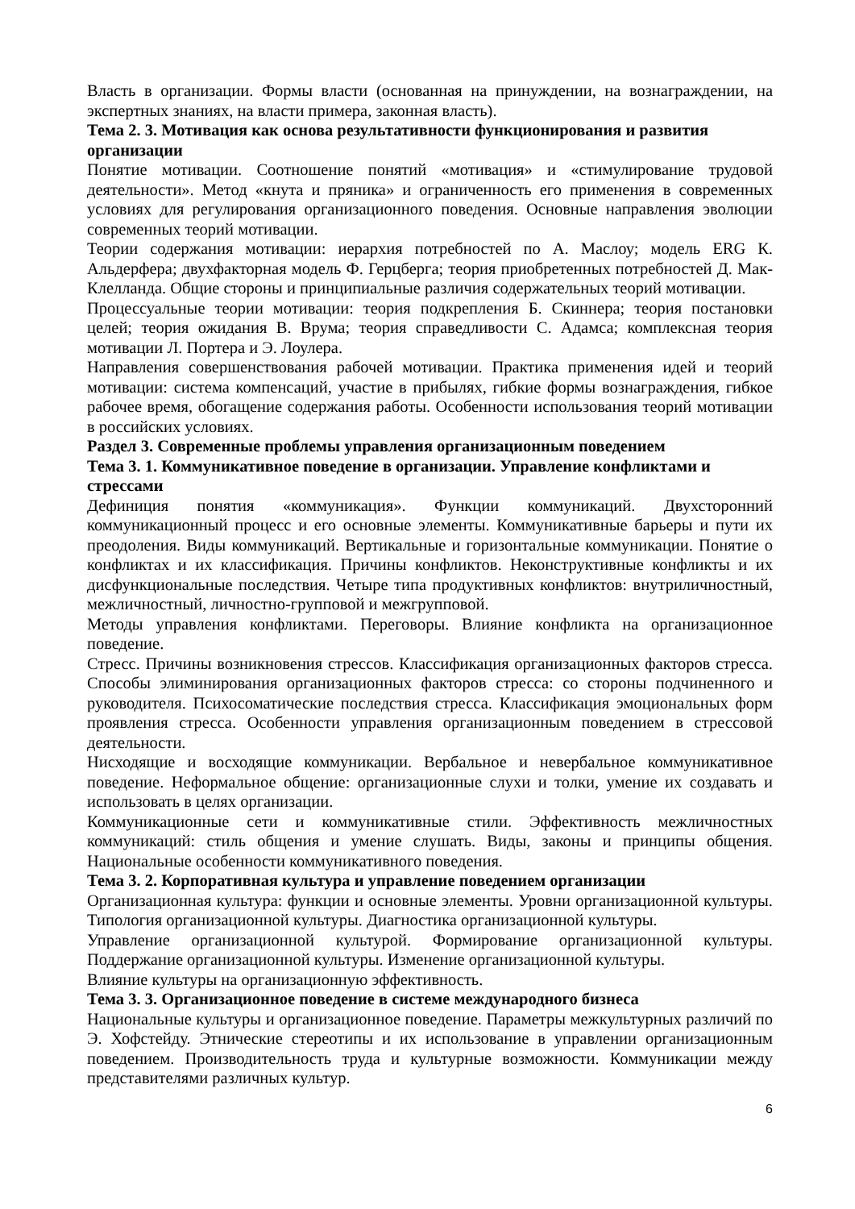Власть в организации. Формы власти (основанная на принуждении, на вознаграждении, на экспертных знаниях, на власти примера, законная власть).
Тема 2. 3. Мотивация как основа результативности функционирования и развития организации
Понятие мотивации. Соотношение понятий «мотивация» и «стимулирование трудовой деятельности». Метод «кнута и пряника» и ограниченность его применения в современных условиях для регулирования организационного поведения. Основные направления эволюции современных теорий мотивации.
Теории содержания мотивации: иерархия потребностей по А. Маслоу; модель ERG К. Альдерфера; двухфакторная модель Ф. Герцберга; теория приобретенных потребностей Д. Мак-Клелланда. Общие стороны и принципиальные различия содержательных теорий мотивации.
Процессуальные теории мотивации: теория подкрепления Б. Скиннера; теория постановки целей; теория ожидания В. Врума; теория справедливости С. Адамса; комплексная теория мотивации Л. Портера и Э. Лоулера.
Направления совершенствования рабочей мотивации. Практика применения идей и теорий мотивации: система компенсаций, участие в прибылях, гибкие формы вознаграждения, гибкое рабочее время, обогащение содержания работы. Особенности использования теорий мотивации в российских условиях.
Раздел 3. Современные проблемы управления организационным поведением
Тема 3. 1. Коммуникативное поведение в организации. Управление конфликтами и стрессами
Дефиниция понятия «коммуникация». Функции коммуникаций. Двухсторонний коммуникационный процесс и его основные элементы. Коммуникативные барьеры и пути их преодоления. Виды коммуникаций. Вертикальные и горизонтальные коммуникации. Понятие о конфликтах и их классификация. Причины конфликтов. Неконструктивные конфликты и их дисфункциональные последствия. Четыре типа продуктивных конфликтов: внутриличностный, межличностный, личностно-групповой и межгрупповой.
Методы управления конфликтами. Переговоры. Влияние конфликта на организационное поведение.
Стресс. Причины возникновения стрессов. Классификация организационных факторов стресса. Способы элиминирования организационных факторов стресса: со стороны подчиненного и руководителя. Психосоматические последствия стресса. Классификация эмоциональных форм проявления стресса. Особенности управления организационным поведением в стрессовой деятельности.
Нисходящие и восходящие коммуникации. Вербальное и невербальное коммуникативное поведение. Неформальное общение: организационные слухи и толки, умение их создавать и использовать в целях организации.
Коммуникационные сети и коммуникативные стили. Эффективность межличностных коммуникаций: стиль общения и умение слушать. Виды, законы и принципы общения. Национальные особенности коммуникативного поведения.
Тема 3. 2. Корпоративная культура и управление поведением организации
Организационная культура: функции и основные элементы. Уровни организационной культуры. Типология организационной культуры. Диагностика организационной культуры.
Управление организационной культурой. Формирование организационной культуры. Поддержание организационной культуры. Изменение организационной культуры.
Влияние культуры на организационную эффективность.
Тема 3. 3. Организационное поведение в системе международного бизнеса
Национальные культуры и организационное поведение. Параметры межкультурных различий по Э. Хофстейду. Этнические стереотипы и их использование в управлении организационным поведением. Производительность труда и культурные возможности. Коммуникации между представителями различных культур.
6